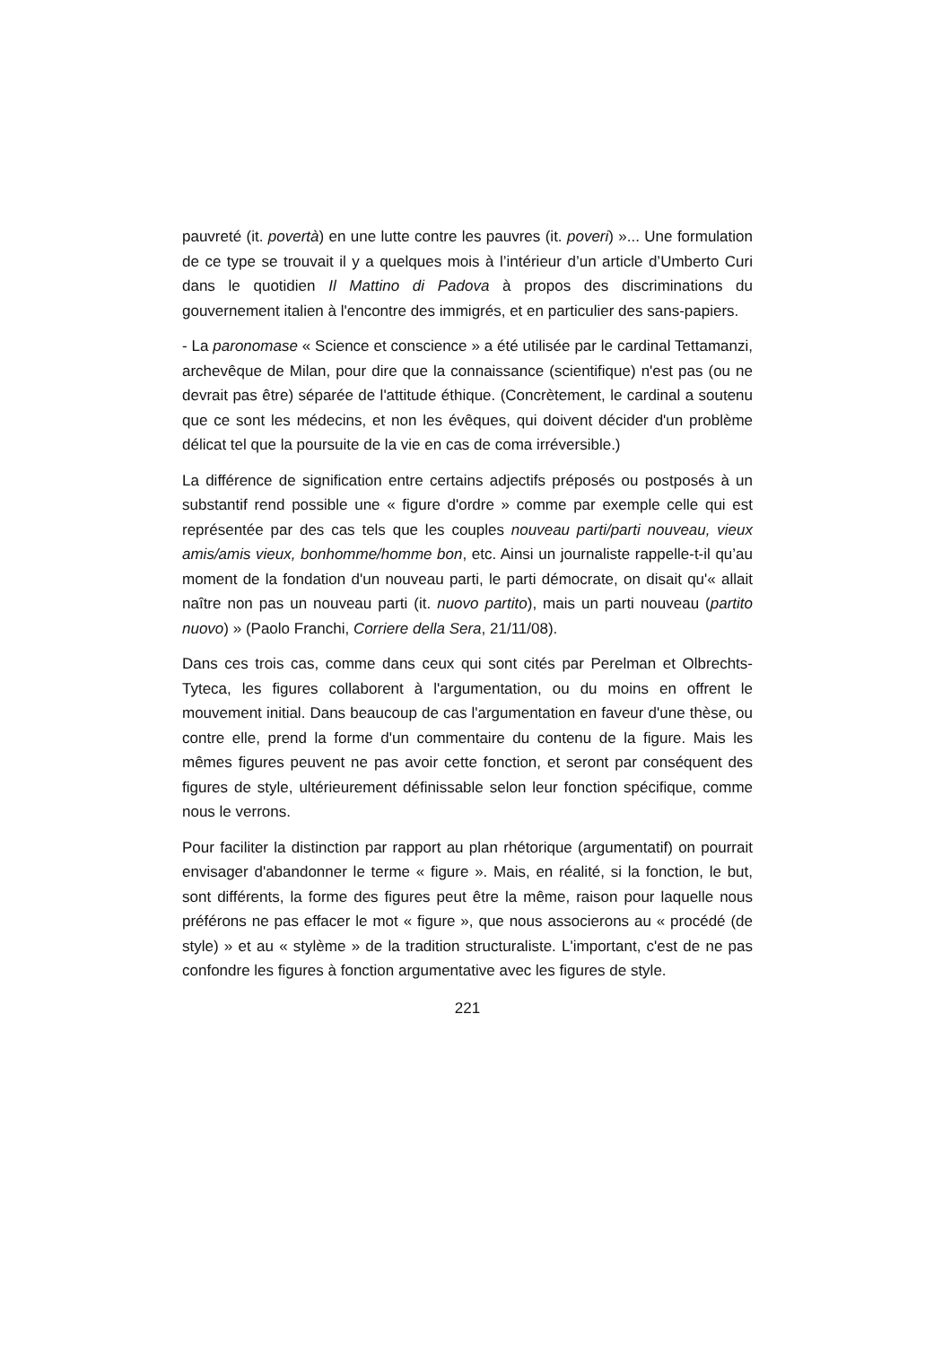pauvreté (it. povertà) en une lutte contre les pauvres (it. poveri) »... Une formulation de ce type se trouvait il y a quelques mois à l’intérieur d’un article d’Umberto Curi dans le quotidien Il Mattino di Padova à propos des discriminations du gouvernement italien à l'encontre des immigrés, et en particulier des sans-papiers.
- La paronomase « Science et conscience » a été utilisée par le cardinal Tettamanzi, archevêque de Milan, pour dire que la connaissance (scientifique) n'est pas (ou ne devrait pas être) séparée de l'attitude éthique. (Concrètement, le cardinal a soutenu que ce sont les médecins, et non les évêques, qui doivent décider d'un problème délicat tel que la poursuite de la vie en cas de coma irréversible.)
La différence de signification entre certains adjectifs préposés ou postposés à un substantif rend possible une « figure d'ordre » comme par exemple celle qui est représentée par des cas tels que les couples nouveau parti/parti nouveau, vieux amis/amis vieux, bonhomme/homme bon, etc. Ainsi un journaliste rappelle-t-il qu’au moment de la fondation d'un nouveau parti, le parti démocrate, on disait qu'« allait naître non pas un nouveau parti (it. nuovo partito), mais un parti nouveau (partito nuovo) » (Paolo Franchi, Corriere della Sera, 21/11/08).
Dans ces trois cas, comme dans ceux qui sont cités par Perelman et Olbrechts-Tyteca, les figures collaborent à l'argumentation, ou du moins en offrent le mouvement initial. Dans beaucoup de cas l'argumentation en faveur d'une thèse, ou contre elle, prend la forme d'un commentaire du contenu de la figure. Mais les mêmes figures peuvent ne pas avoir cette fonction, et seront par conséquent des figures de style, ultérieurement définissable selon leur fonction spécifique, comme nous le verrons.
Pour faciliter la distinction par rapport au plan rhétorique (argumentatif) on pourrait envisager d'abandonner le terme « figure ». Mais, en réalité, si la fonction, le but, sont différents, la forme des figures peut être la même, raison pour laquelle nous préférons ne pas effacer le mot « figure », que nous associerons au « procédé (de style) » et au « stylème » de la tradition structuraliste. L'important, c'est de ne pas confondre les figures à fonction argumentative avec les figures de style.
221